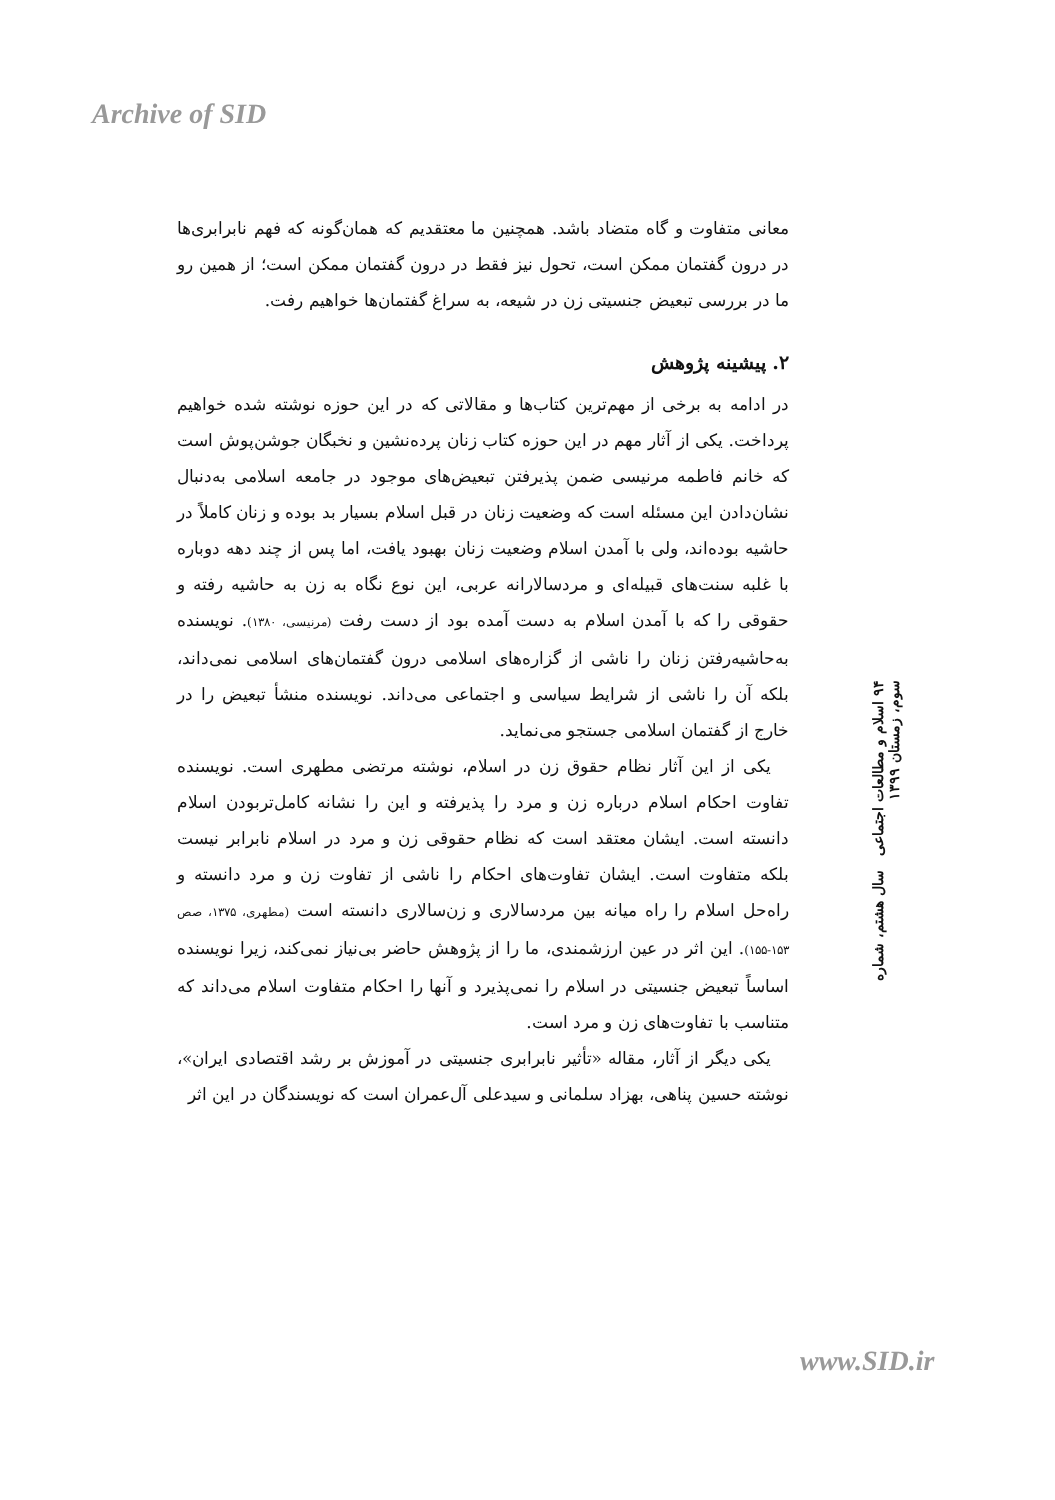Archive of SID
معانی متفاوت و گاه متضاد باشد. همچنین ما معتقدیم که همان‌گونه که فهم نابرابری‌ها در درون گفتمان ممکن است، تحول نیز فقط در درون گفتمان ممکن است؛ از همین رو ما در بررسی تبعیض جنسیتی زن در شیعه، به سراغ گفتمان‌ها خواهیم رفت.
۲. پیشینه پژوهش
در ادامه به برخی از مهم‌ترین کتاب‌ها و مقالاتی که در این حوزه نوشته شده خواهیم پرداخت. یکی از آثار مهم در این حوزه کتاب زنان پرده‌نشین و نخبگان جوشن‌پوش است که خانم فاطمه مرنیسی ضمن پذیرفتن تبعیض‌های موجود در جامعه اسلامی به‌دنبال نشان‌دادن این مسئله است که وضعیت زنان در قبل اسلام بسیار بد بوده و زنان کاملاً در حاشیه بوده‌اند، ولی با آمدن اسلام وضعیت زنان بهبود یافت، اما پس از چند دهه دوباره با غلبه سنت‌های قبیله‌ای و مردسالارانه عربی، این نوع نگاه به زن به حاشیه رفته و حقوقی را که با آمدن اسلام به دست آمده بود از دست رفت (مرنیسی، ۱۳۸۰). نویسنده به‌حاشیه‌رفتن زنان را ناشی از گزاره‌های اسلامی درون گفتمان‌های اسلامی نمی‌داند، بلکه آن را ناشی از شرایط سیاسی و اجتماعی می‌داند. نویسنده منشأ تبعیض را در خارج از گفتمان اسلامی جستجو می‌نماید.
یکی از این آثار نظام حقوق زن در اسلام، نوشته مرتضی مطهری است. نویسنده تفاوت احکام اسلام درباره زن و مرد را پذیرفته و این را نشانه کامل‌تربودن اسلام دانسته است. ایشان معتقد است که نظام حقوقی زن و مرد در اسلام نابرابر نیست بلکه متفاوت است. ایشان تفاوت‌های احکام را ناشی از تفاوت زن و مرد دانسته و راه‌حل اسلام را راه میانه بین مردسالاری و زن‌سالاری دانسته است (مطهری، ۱۳۷۵، صص ۱۵۳-۱۵۵). این اثر در عین ارزشمندی، ما را از پژوهش حاضر بی‌نیاز نمی‌کند، زیرا نویسنده اساساً تبعیض جنسیتی در اسلام را نمی‌پذیرد و آنها را احکام متفاوت اسلام می‌داند که متناسب با تفاوت‌های زن و مرد است.
یکی دیگر از آثار، مقاله «تأثیر نابرابری جنسیتی در آموزش بر رشد اقتصادی ایران»، نوشته حسین پناهی، بهزاد سلمانی و سیدعلی آل‌عمران است که نویسندگان در این اثر
۹۴ اسلام و مطالعات اجتماعی سال هشتم، شماره سوم، زمستان ۱۳۹۹
www.SID.ir